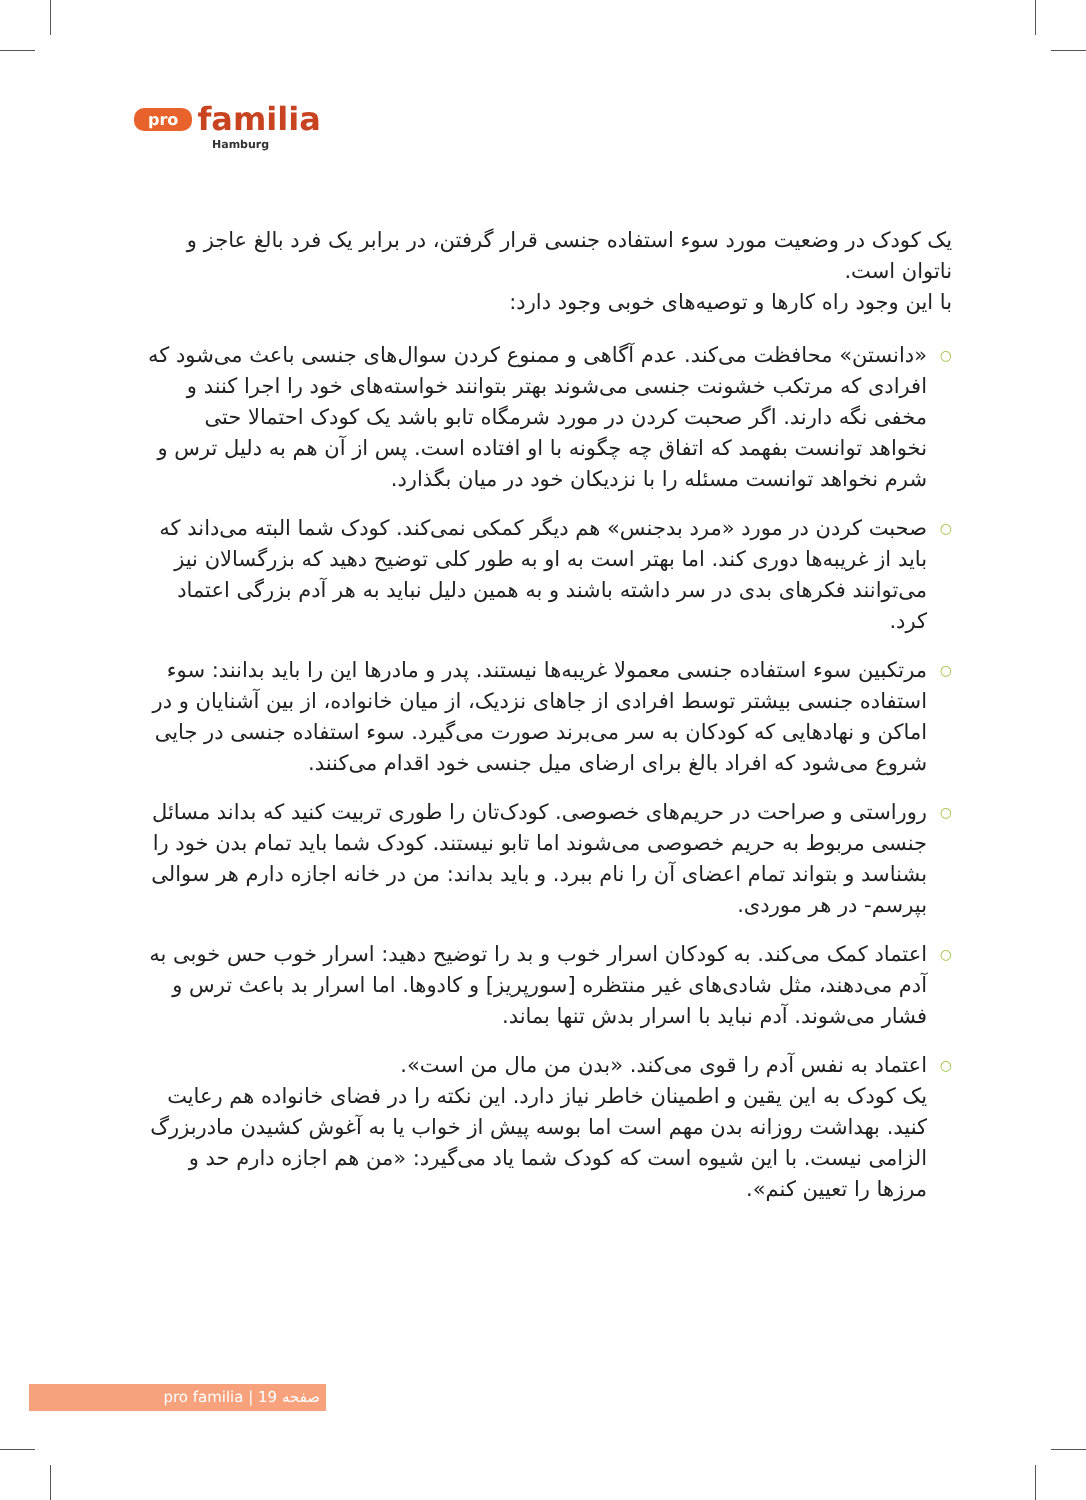pro familia
Hamburg
یک کودک در وضعیت مورد سوء استفاده جنسی قرار گرفتن، در برابر یک فرد بالغ عاجز و ناتوان است.
با این وجود راه کارها و توصیه‌های خوبی وجود دارد:
○ «دانستن» محافظت می‌کند. عدم آگاهی و ممنوع کردن سوال‌های جنسی باعث می‌شود که افرادی که مرتکب خشونت جنسی می‌شوند بهتر بتوانند خواسته‌های خود را اجرا کنند و مخفی نگه دارند. اگر صحبت کردن در مورد شرمگاه تابو باشد یک کودک احتمالا حتی نخواهد توانست بفهمد که اتفاق چه چگونه با او افتاده است. پس از آن هم به دلیل ترس و شرم نخواهد توانست مسئله را با نزدیکان خود در میان بگذارد.
○ صحبت کردن در مورد «مرد بدجنس» هم دیگر کمکی نمی‌کند. کودک شما البته می‌داند که باید از غریبه‌ها دوری کند. اما بهتر است به او به طور کلی توضیح دهید که بزرگسالان نیز می‌توانند فکرهای بدی در سر داشته باشند و به همین دلیل نباید به هر آدم بزرگی اعتماد کرد.
○ مرتکبین سوء استفاده جنسی معمولا غریبه‌ها نیستند. پدر و مادرها این را باید بدانند: سوء استفاده جنسی بیشتر توسط افرادی از جاهای نزدیک، از میان خانواده، از بین آشنایان و در اماکن و نهادهایی که کودکان به سر می‌برند صورت می‌گیرد. سوء استفاده جنسی در جایی شروع می‌شود که افراد بالغ برای ارضای میل جنسی خود اقدام می‌کنند.
○ روراستی و صراحت در حریم‌های خصوصی. کودک‌تان را طوری تربیت کنید که بداند مسائل جنسی مربوط به حریم خصوصی می‌شوند اما تابو نیستند. کودک شما باید تمام بدن خود را بشناسد و بتواند تمام اعضای آن را نام ببرد. و باید بداند: من در خانه اجازه دارم هر سوالی بپرسم- در هر موردی.
○ اعتماد کمک می‌کند. به کودکان اسرار خوب و بد را توضیح دهید: اسرار خوب حس خوبی به آدم می‌دهند، مثل شادی‌های غیر منتظره [سورپریز] و کادوها. اما اسرار بد باعث ترس و فشار می‌شوند. آدم نباید با اسرار بدش تنها بماند.
○ اعتماد به نفس آدم را قوی می‌کند. «بدن من مال من است».
یک کودک به این یقین و اطمینان خاطر نیاز دارد. این نکته را در فضای خانواده هم رعایت کنید. بهداشت روزانه بدن مهم است اما بوسه پیش از خواب یا به آغوش کشیدن مادربزرگ الزامی نیست. با این شیوه است که کودک شما یاد می‌گیرد: «من هم اجازه دارم حد و مرزها را تعیین کنم».
pro familia | صفحه 19